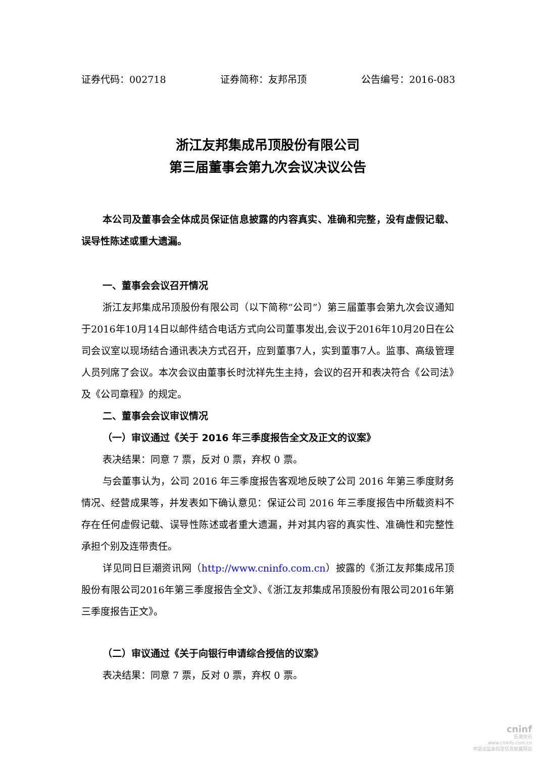证券代码：002718 证券简称：友邦吊顶 公告编号：2016-083
浙江友邦集成吊顶股份有限公司
第三届董事会第九次会议决议公告
本公司及董事会全体成员保证信息披露的内容真实、准确和完整，没有虚假记载、误导性陈述或重大遗漏。
一、董事会会议召开情况
浙江友邦集成吊顶股份有限公司（以下简称“公司”）第三届董事会第九次会议通知于2016年10月14日以邮件结合电话方式向公司董事发出,会议于2016年10月20日在公司会议室以现场结合通讯表决方式召开，应到董事7人，实到董事7人。监事、高级管理人员列席了会议。本次会议由董事长时沈祥先生主持，会议的召开和表决符合《公司法》及《公司章程》的规定。
二、董事会会议审议情况
（一）审议通过《关于 2016 年三季度报告全文及正文的议案》
表决结果：同意 7 票，反对 0 票，弃权 0 票。
与会董事认为，公司 2016 年三季度报告客观地反映了公司 2016 年第三季度财务情况、经营成果等，并发表如下确认意见：保证公司 2016 年三季度报告中所载资料不存在任何虚假记载、误导性陈述或者重大遗漏，并对其内容的真实性、准确性和完整性承担个别及连带责任。
详见同日巨潮资讯网（http://www.cninfo.com.cn）披露的《浙江友邦集成吊顶股份有限公司2016年第三季度报告全文》、《浙江友邦集成吊顶股份有限公司2016年第三季度报告正文》。
（二）审议通过《关于向银行申请综合授信的议案》
表决结果：同意 7 票，反对 0 票，弃权 0 票。
cninf
巨潮资讯
www.cninfo.com.cn
中国证监会指定信息披露网站